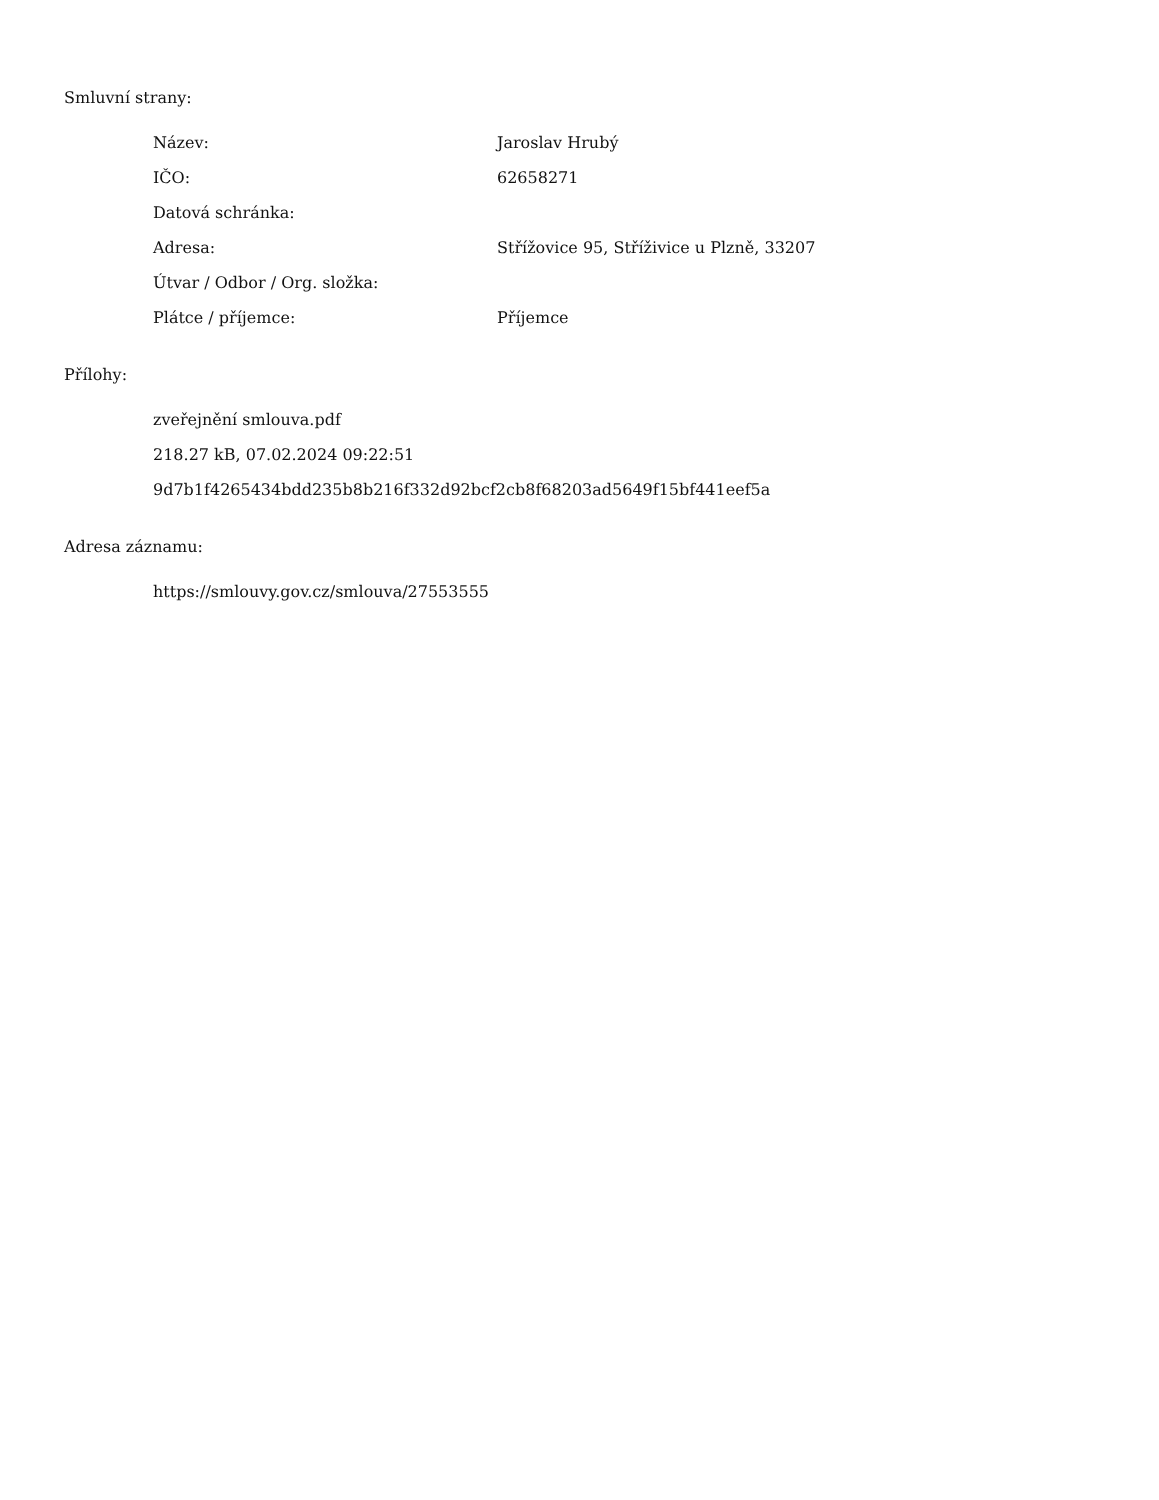Smluvní strany:
| Název: | Jaroslav Hrubý |
| IČO: | 62658271 |
| Datová schránka: | |
| Adresa: | Střížovice 95, Stříživice u Plzně, 33207 |
| Útvar / Odbor / Org. složka: | |
| Plátce / příjemce: | Příjemce |
Přílohy:
zveřejnění smlouva.pdf
218.27 kB, 07.02.2024 09:22:51
9d7b1f4265434bdd235b8b216f332d92bcf2cb8f68203ad5649f15bf441eef5a
Adresa záznamu:
https://smlouvy.gov.cz/smlouva/27553555